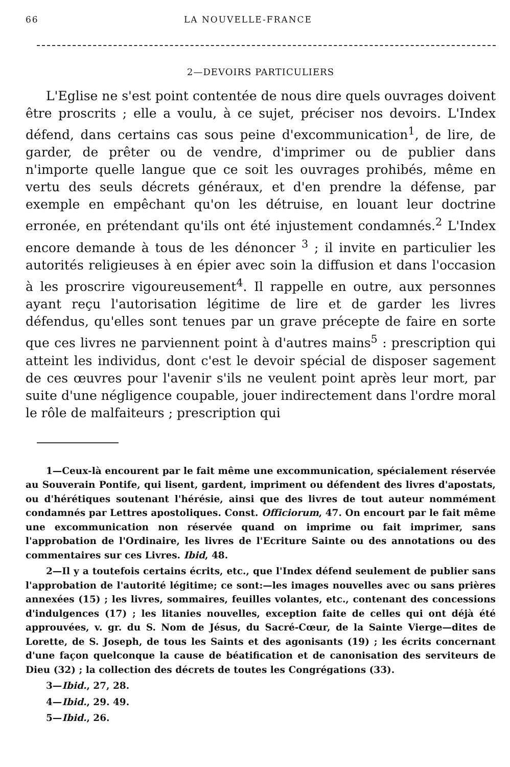66 LA NOUVELLE-FRANCE
2—DEVOIRS PARTICULIERS
L'Eglise ne s'est point contentée de nous dire quels ouvrages doivent être proscrits ; elle a voulu, à ce sujet, préciser nos devoirs. L'Index défend, dans certains cas sous peine d'excommunication<sup>1</sup>, de lire, de garder, de prêter ou de vendre, d'imprimer ou de publier dans n'importe quelle langue que ce soit les ouvrages prohibés, même en vertu des seuls décrets généraux, et d'en prendre la défense, par exemple en empêchant qu'on les détruise, en louant leur doctrine erronée, en prétendant qu'ils ont été injustement condamnés.<sup>2</sup> L'Index encore demande à tous de les dénoncer <sup>3</sup> ; il invite en particulier les autorités religieuses à en épier avec soin la diffusion et dans l'occasion à les proscrire vigoureusement<sup>4</sup>. Il rappelle en outre, aux personnes ayant reçu l'autorisation légitime de lire et de garder les livres défendus, qu'elles sont tenues par un grave précepte de faire en sorte que ces livres ne parviennent point à d'autres mains<sup>5</sup> : prescription qui atteint les individus, dont c'est le devoir spécial de disposer sagement de ces œuvres pour l'avenir s'ils ne veulent point après leur mort, par suite d'une négligence coupable, jouer indirectement dans l'ordre moral le rôle de malfaiteurs ; prescription qui
1—Ceux-là encourent par le fait même une excommunication, spécialement réservée au Souverain Pontife, qui lisent, gardent, impriment ou défendent des livres d'apostats, ou d'hérétiques soutenant l'hérésie, ainsi que des livres de tout auteur nommément condamnés par Lettres apostoliques. Const. Officiorum, 47. On encourt par le fait même une excommunication non réservée quand on imprime ou fait imprimer, sans l'approbation de l'Ordinaire, les livres de l'Ecriture Sainte ou des annotations ou des commentaires sur ces Livres. Ibid, 48.
2—Il y a toutefois certains écrits, etc., que l'Index défend seulement de publier sans l'approbation de l'autorité légitime; ce sont:—les images nouvelles avec ou sans prières annexées (15) ; les livres, sommaires, feuilles volantes, etc., contenant des concessions d'indulgences (17) ; les litanies nouvelles, exception faite de celles qui ont déjà été approuvées, v. gr. du S. Nom de Jésus, du Sacré-Cœur, de la Sainte Vierge—dites de Lorette, de S. Joseph, de tous les Saints et des agonisants (19) ; les écrits concernant d'une façon quelconque la cause de béatification et de canonisation des serviteurs de Dieu (32) ; la collection des décrets de toutes les Congrégations (33).
3—Ibid., 27, 28.
4—Ibid., 29. 49.
5—Ibid., 26.